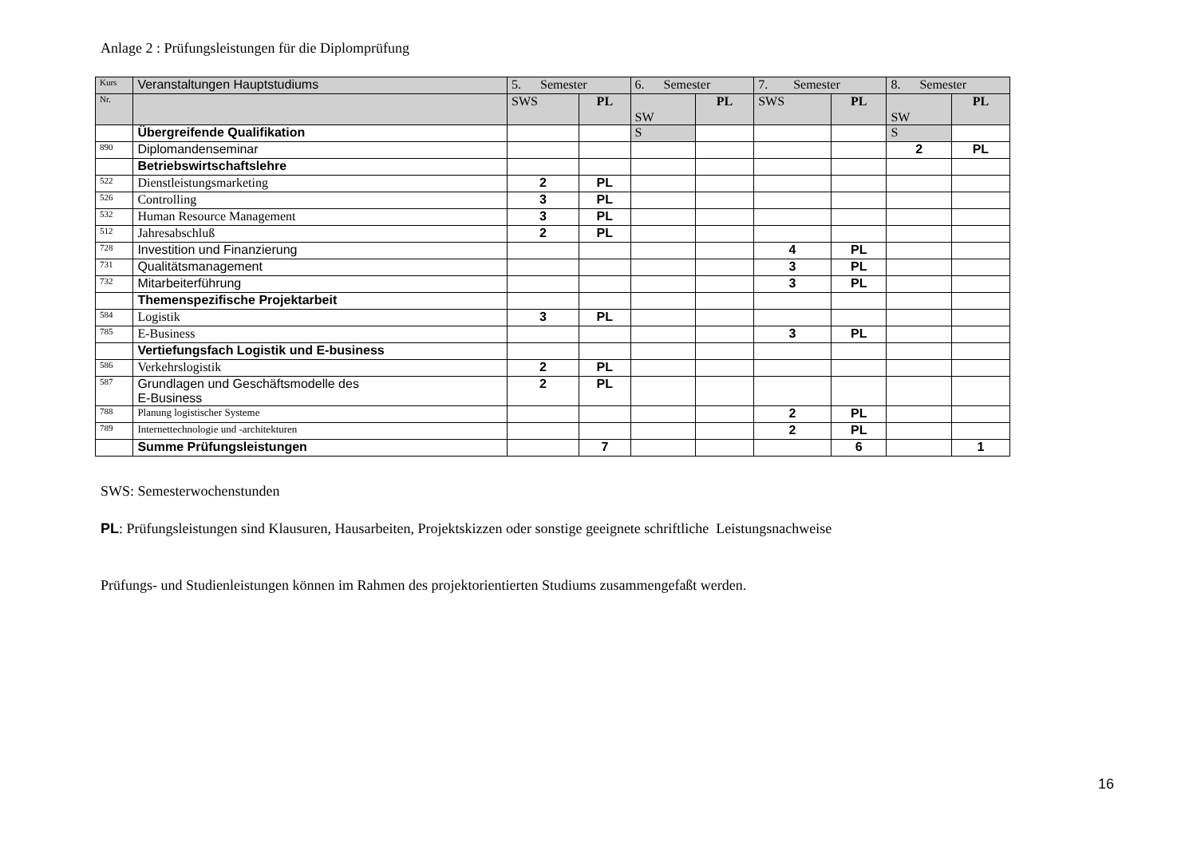Anlage 2 : Prüfungsleistungen für die Diplomprüfung
| Kurs | Veranstaltungen Hauptstudiums | 5. Semester | | 6. Semester | | 7. Semester | | 8. Semester | |
| --- | --- | --- | --- | --- | --- | --- | --- | --- | --- |
| Nr. | | SWS | PL | SW | PL | SWS | PL | SW | PL |
| | Übergreifende Qualifikation | | | S | | | | S | |
| 890 | Diplomandenseminar | | | | | | | 2 | PL |
| | Betriebswirtschaftslehre | | | | | | | | |
| 522 | Dienstleistungsmarketing | 2 | PL | | | | | | |
| 526 | Controlling | 3 | PL | | | | | | |
| 532 | Human Resource Management | 3 | PL | | | | | | |
| 512 | Jahresabschluß | 2 | PL | | | | | | |
| 728 | Investition und Finanzierung | | | | | 4 | PL | | |
| 731 | Qualitätsmanagement | | | | | 3 | PL | | |
| 732 | Mitarbeiterführung | | | | | 3 | PL | | |
| | Themenspezifische Projektarbeit | | | | | | | | |
| 584 | Logistik | 3 | PL | | | | | | |
| 785 | E-Business | | | | | 3 | PL | | |
| | Vertiefungsfach Logistik und E-business | | | | | | | | |
| 586 | Verkehrslogistik | 2 | PL | | | | | | |
| 587 | Grundlagen und Geschäftsmodelle des E-Business | 2 | PL | | | | | | |
| 788 | Planung logistischer Systeme | | | | | 2 | PL | | |
| 789 | Internettechnologie und -architekturen | | | | | 2 | PL | | |
| | Summe Prüfungsleistungen | | 7 | | | | 6 | | 1 |
SWS: Semesterwochenstunden
PL: Prüfungsleistungen sind Klausuren, Hausarbeiten, Projektskizzen oder sonstige geeignete schriftliche Leistungsnachweise
Prüfungs- und Studienleistungen können im Rahmen des projektorientierten Studiums zusammengefaßt werden.
16